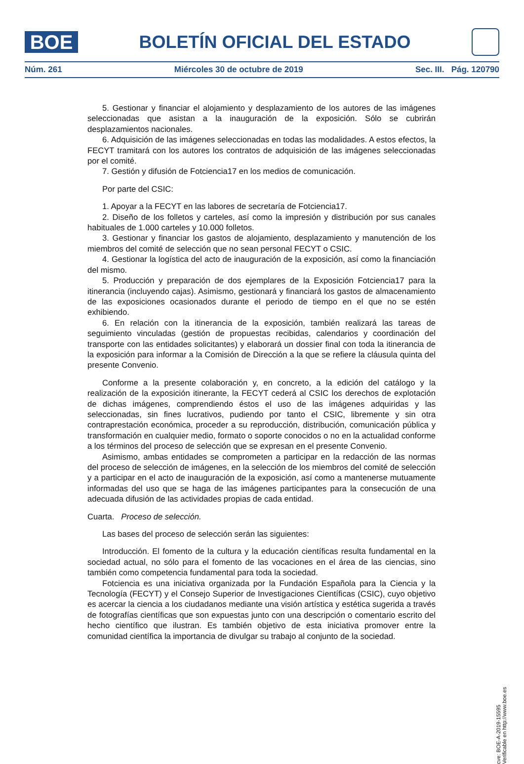BOE
BOLETÍN OFICIAL DEL ESTADO
Núm. 261 Miércoles 30 de octubre de 2019 Sec. III. Pág. 120790
5. Gestionar y financiar el alojamiento y desplazamiento de los autores de las imágenes seleccionadas que asistan a la inauguración de la exposición. Sólo se cubrirán desplazamientos nacionales.
6. Adquisición de las imágenes seleccionadas en todas las modalidades. A estos efectos, la FECYT tramitará con los autores los contratos de adquisición de las imágenes seleccionadas por el comité.
7. Gestión y difusión de Fotciencia17 en los medios de comunicación.
Por parte del CSIC:
1. Apoyar a la FECYT en las labores de secretaría de Fotciencia17.
2. Diseño de los folletos y carteles, así como la impresión y distribución por sus canales habituales de 1.000 carteles y 10.000 folletos.
3. Gestionar y financiar los gastos de alojamiento, desplazamiento y manutención de los miembros del comité de selección que no sean personal FECYT o CSIC.
4. Gestionar la logística del acto de inauguración de la exposición, así como la financiación del mismo.
5. Producción y preparación de dos ejemplares de la Exposición Fotciencia17 para la itinerancia (incluyendo cajas). Asimismo, gestionará y financiará los gastos de almacenamiento de las exposiciones ocasionados durante el periodo de tiempo en el que no se estén exhibiendo.
6. En relación con la itinerancia de la exposición, también realizará las tareas de seguimiento vinculadas (gestión de propuestas recibidas, calendarios y coordinación del transporte con las entidades solicitantes) y elaborará un dossier final con toda la itinerancia de la exposición para informar a la Comisión de Dirección a la que se refiere la cláusula quinta del presente Convenio.
Conforme a la presente colaboración y, en concreto, a la edición del catálogo y la realización de la exposición itinerante, la FECYT cederá al CSIC los derechos de explotación de dichas imágenes, comprendiendo éstos el uso de las imágenes adquiridas y las seleccionadas, sin fines lucrativos, pudiendo por tanto el CSIC, libremente y sin otra contraprestación económica, proceder a su reproducción, distribución, comunicación pública y transformación en cualquier medio, formato o soporte conocidos o no en la actualidad conforme a los términos del proceso de selección que se expresan en el presente Convenio.
Asimismo, ambas entidades se comprometen a participar en la redacción de las normas del proceso de selección de imágenes, en la selección de los miembros del comité de selección y a participar en el acto de inauguración de la exposición, así como a mantenerse mutuamente informadas del uso que se haga de las imágenes participantes para la consecución de una adecuada difusión de las actividades propias de cada entidad.
Cuarta. Proceso de selección.
Las bases del proceso de selección serán las siguientes:
Introducción. El fomento de la cultura y la educación científicas resulta fundamental en la sociedad actual, no sólo para el fomento de las vocaciones en el área de las ciencias, sino también como competencia fundamental para toda la sociedad.
Fotciencia es una iniciativa organizada por la Fundación Española para la Ciencia y la Tecnología (FECYT) y el Consejo Superior de Investigaciones Científicas (CSIC), cuyo objetivo es acercar la ciencia a los ciudadanos mediante una visión artística y estética sugerida a través de fotografías científicas que son expuestas junto con una descripción o comentario escrito del hecho científico que ilustran. Es también objetivo de esta iniciativa promover entre la comunidad científica la importancia de divulgar su trabajo al conjunto de la sociedad.
cve: BOE-A-2019-15595
Verificable en http://www.boe.es